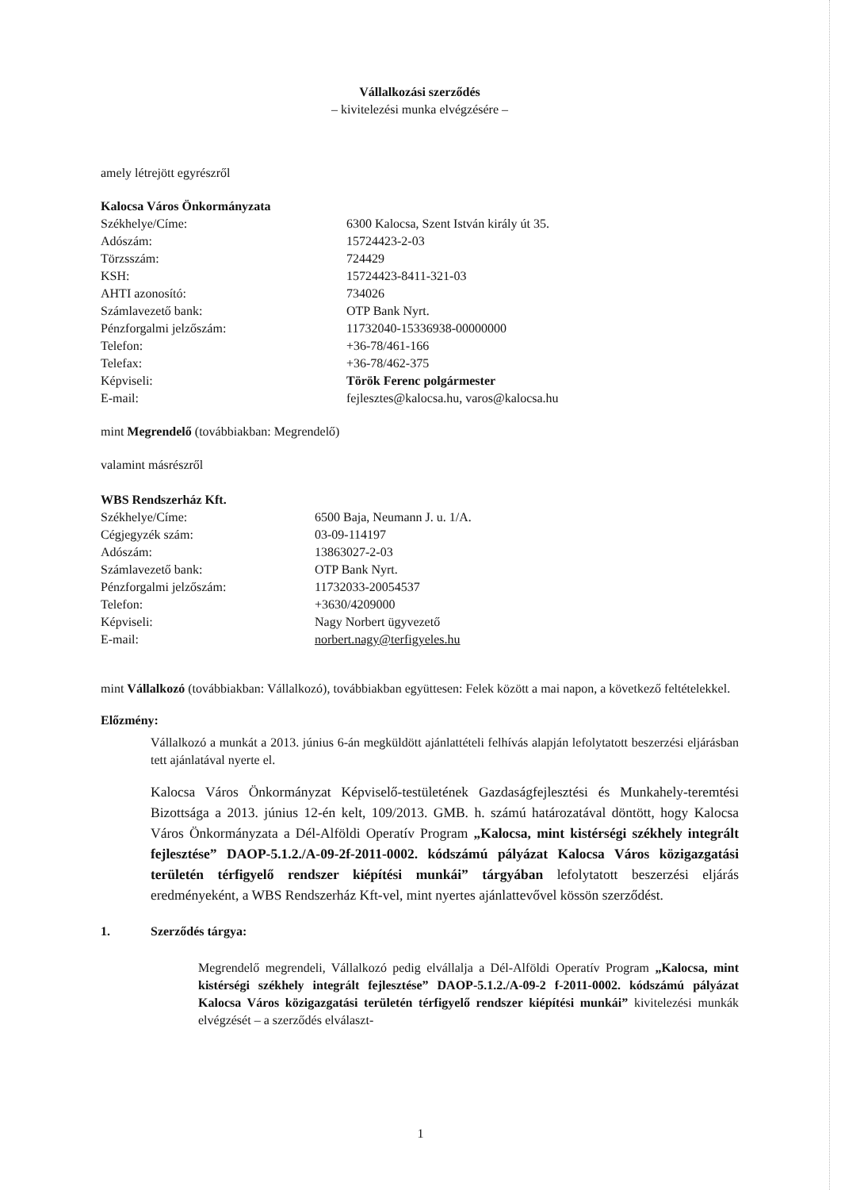Vállalkozási szerződés
– kivitelezési munka elvégzésére –
amely létrejött egyrészről
Kalocsa Város Önkormányzata
| Székhelye/Címe: | 6300 Kalocsa, Szent István király út 35. |
| Adószám: | 15724423-2-03 |
| Törzsszám: | 724429 |
| KSH: | 15724423-8411-321-03 |
| AHTI azonosító: | 734026 |
| Számlavezető bank: | OTP Bank Nyrt. |
| Pénzforgalmi jelzőszám: | 11732040-15336938-00000000 |
| Telefon: | +36-78/461-166 |
| Telefax: | +36-78/462-375 |
| Képviseli: | Török Ferenc polgármester |
| E-mail: | fejlesztes@kalocsa.hu, varos@kalocsa.hu |
mint Megrendelő (továbbiakban: Megrendelő)
valamint másrészről
WBS Rendszerház Kft.
| Székhelye/Címe: | 6500 Baja, Neumann J. u. 1/A. |
| Cégjegyzék szám: | 03-09-114197 |
| Adószám: | 13863027-2-03 |
| Számlavezető bank: | OTP Bank Nyrt. |
| Pénzforgalmi jelzőszám: | 11732033-20054537 |
| Telefon: | +3630/4209000 |
| Képviseli: | Nagy Norbert ügyvezető |
| E-mail: | norbert.nagy@terfigyeles.hu |
mint Vállalkozó (továbbiakban: Vállalkozó), továbbiakban együttesen: Felek között a mai napon, a következő feltételekkel.
Előzmény:
Vállalkozó a munkát a 2013. június 6-án megküldött ajánlattételi felhívás alapján lefolytatott beszerzési eljárásban tett ajánlatával nyerte el.
Kalocsa Város Önkormányzat Képviselő-testületének Gazdaságfejlesztési és Munkahely-teremtési Bizottsága a 2013. június 12-én kelt, 109/2013. GMB. h. számú határozatával döntött, hogy Kalocsa Város Önkormányzata a Dél-Alföldi Operatív Program „Kalocsa, mint kistérségi székhely integrált fejlesztése” DAOP-5.1.2./A-09-2f-2011-0002. kódszámú pályázat Kalocsa Város közigazgatási területén térfigyelő rendszer kiépítési munkái” tárgyában lefolytatott beszerzési eljárás eredményeként, a WBS Rendszerház Kft-vel, mint nyertes ajánlattevővel kössön szerződést.
1. Szerződés tárgya:
Megrendelő megrendeli, Vállalkozó pedig elvállalja a Dél-Alföldi Operatív Program „Kalocsa, mint kistérségi székhely integrált fejlesztése” DAOP-5.1.2./A-09-2 f-2011-0002. kódszámú pályázat Kalocsa Város közigazgatási területén térfigyelő rendszer kiépítési munkái” kivitelezési munkák elvégzését – a szerződés elválaszt-
1